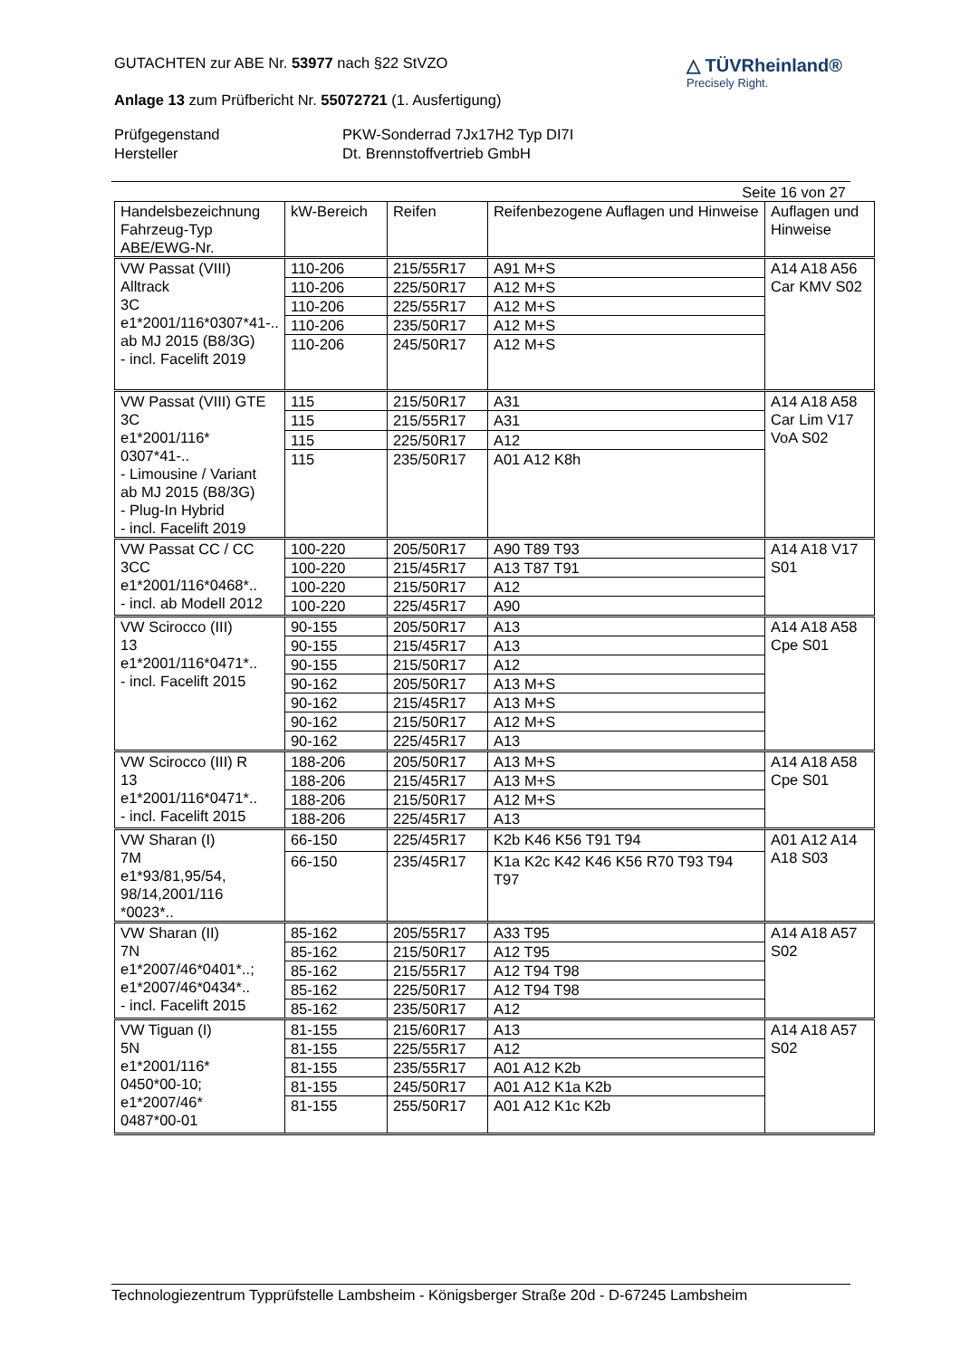GUTACHTEN zur ABE Nr. 53977 nach §22 StVZO
Anlage 13 zum Prüfbericht Nr. 55072721 (1. Ausfertigung)
△ TÜVRheinland®
Precisely Right.
Prüfgegenstand PKW-Sonderrad 7Jx17H2 Typ DI7I Hersteller Dt. Brennstoffvertrieb GmbH
Seite 16 von 27
| Handelsbezeichnung Fahrzeug-Typ ABE/EWG-Nr. | kW-Bereich | Reifen | Reifenbezogene Auflagen und Hinweise | Auflagen und Hinweise |
| --- | --- | --- | --- | --- |
| VW Passat (VIII) Alltrack 3C e1*2001/116*0307*41-.. ab MJ 2015 (B8/3G) - incl. Facelift 2019 | 110-206 | 215/55R17 | A91 M+S | A14 A18 A56 Car KMV S02 |
| | 110-206 | 225/50R17 | A12 M+S | |
| | 110-206 | 225/55R17 | A12 M+S | |
| | 110-206 | 235/50R17 | A12 M+S | |
| | 110-206 | 245/50R17 | A12 M+S | |
| VW Passat (VIII) GTE 3C e1*2001/116* 0307*41-.. - Limousine / Variant ab MJ 2015 (B8/3G) - Plug-In Hybrid - incl. Facelift 2019 | 115 | 215/50R17 | A31 | A14 A18 A58 Car Lim V17 VoA S02 |
| | 115 | 215/55R17 | A31 | |
| | 115 | 225/50R17 | A12 | |
| | 115 | 235/50R17 | A01 A12 K8h | |
| VW Passat CC / CC 3CC e1*2001/116*0468*.. - incl. ab Modell 2012 | 100-220 | 205/50R17 | A90 T89 T93 | A14 A18 V17 S01 |
| | 100-220 | 215/45R17 | A13 T87 T91 | |
| | 100-220 | 215/50R17 | A12 | |
| | 100-220 | 225/45R17 | A90 | |
| VW Scirocco (III) 13 e1*2001/116*0471*.. - incl. Facelift 2015 | 90-155 | 205/50R17 | A13 | A14 A18 A58 Cpe S01 |
| | 90-155 | 215/45R17 | A13 | |
| | 90-155 | 215/50R17 | A12 | |
| | 90-162 | 205/50R17 | A13 M+S | |
| | 90-162 | 215/45R17 | A13 M+S | |
| | 90-162 | 215/50R17 | A12 M+S | |
| | 90-162 | 225/45R17 | A13 | |
| VW Scirocco (III) R 13 e1*2001/116*0471*.. - incl. Facelift 2015 | 188-206 | 205/50R17 | A13 M+S | A14 A18 A58 Cpe S01 |
| | 188-206 | 215/45R17 | A13 M+S | |
| | 188-206 | 215/50R17 | A12 M+S | |
| | 188-206 | 225/45R17 | A13 | |
| VW Sharan (I) 7M e1*93/81,95/54, 98/14,2001/116 *0023*.. | 66-150 | 225/45R17 | K2b K46 K56 T91 T94 | A01 A12 A14 A18 S03 |
| | 66-150 | 235/45R17 | K1a K2c K42 K46 K56 R70 T93 T94 T97 | |
| VW Sharan (II) 7N e1*2007/46*0401*..; e1*2007/46*0434*.. - incl. Facelift 2015 | 85-162 | 205/55R17 | A33 T95 | A14 A18 A57 S02 |
| | 85-162 | 215/50R17 | A12 T95 | |
| | 85-162 | 215/55R17 | A12 T94 T98 | |
| | 85-162 | 225/50R17 | A12 T94 T98 | |
| | 85-162 | 235/50R17 | A12 | |
| VW Tiguan (I) 5N e1*2001/116* 0450*00-10; e1*2007/46* 0487*00-01 | 81-155 | 215/60R17 | A13 | A14 A18 A57 S02 |
| | 81-155 | 225/55R17 | A12 | |
| | 81-155 | 235/55R17 | A01 A12 K2b | |
| | 81-155 | 245/50R17 | A01 A12 K1a K2b | |
| | 81-155 | 255/50R17 | A01 A12 K1c K2b | |
Technologiezentrum Typprüfstelle Lambsheim - Königsberger Straße 20d - D-67245 Lambsheim